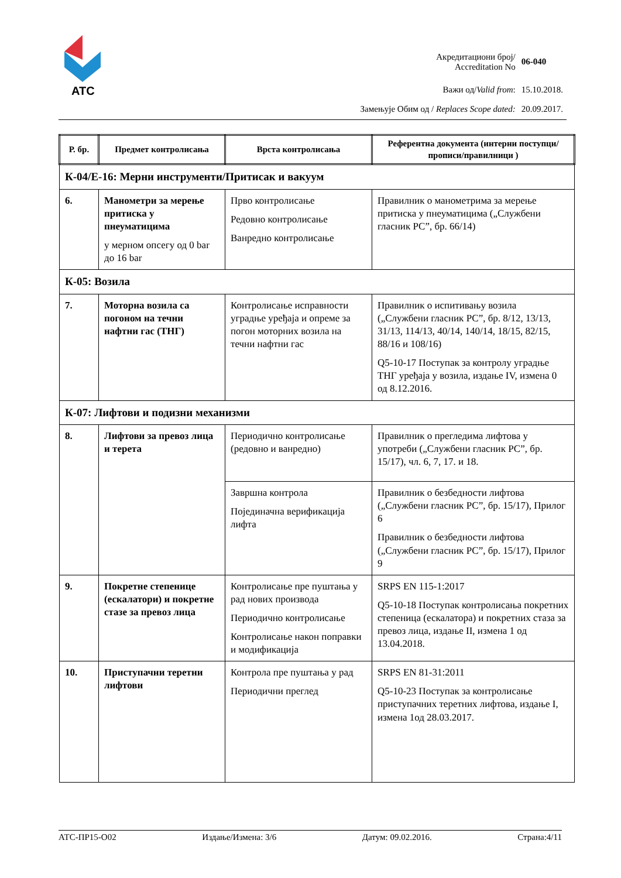ATC
| Акредитациони број/ Accreditation No | 06-040 |
| Важи од/ Valid from : | 15.10.2018. |
| Замењује Обим од / Replaces Scope dated: | 20.09.2017. |
| Р. бр. | Предмет контролисања | Врста контролисања | Референтна документа (интерни поступци/прописи/правилници ) |
| --- | --- | --- | --- |
| К-04/Е-16: Мерни инструменти/Притисак и вакуум | | | |
| 6. | Манометри за мерење притиска у пнеуматицима у мерном опсегу од 0 bar до 16 bar | Прво контролисање Редовно контролисање Ванредно контролисање | Правилник о манометрима за мерење притиска у пнеуматицима („Службени гласник РС”, бр. 66/14) |
| К-05: Возила | | | |
| 7. | Моторна возила са погоном на течни нафтни гас (ТНГ) | Контролисање исправности уградње уређаја и опреме за погон моторних возила на течни нафтни гас | Правилник о испитивању возила („Службени гласник РС”, бр. 8/12, 13/13, 31/13, 114/13, 40/14, 140/14, 18/15, 82/15, 88/16 и 108/16) Q5-10-17 Поступак за контролу уградње ТНГ уређаја у возила, издање IV, измена 0 од 8.12.2016. |
| К-07: Лифтови и подизни механизми | | | |
| 8. | Лифтови за превоз лица и терета | Периодично контролисање (редовно и ванредно) | Правилник о прегледима лифтова у употреби („Службени гласник РС”, бр. 15/17), чл. 6, 7, 17. и 18. |
| | | Завршна контрола Појединачна верификација лифта | Правилник о безбедности лифтова („Службени гласник РС”, бр. 15/17), Прилог 6 Правилник о безбедности лифтова („Службени гласник РС”, бр. 15/17), Прилог 9 |
| 9. | Покретне степенице (ескалатори) и покретне стазе за превоз лица | Контролисање пре пуштања у рад нових производа Периодично контролисање Контролисање након поправки и модификација | SRPS EN 115-1:2017 Q5-10-18 Поступак контролисања покретних степеница (ескалатора) и покретних стаза за превоз лица, издање II, измена 1 од 13.04.2018. |
| 10. | Приступачни теретни лифтови | Контрола пре пуштања у рад Периодични преглед | SRPS EN 81-31:2011 Q5-10-23 Поступак за контролисање приступачних теретних лифтова, издање I, измена 1од 28.03.2017. |
АТС-ПР15-О02 Издање/Измена: 3/6 Датум: 09.02.2016. Страна:4/11